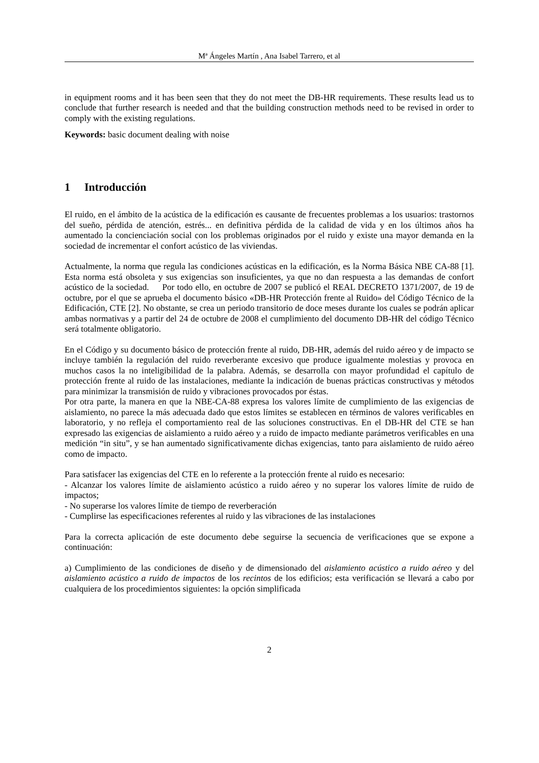Mª Ángeles Martín , Ana Isabel Tarrero, et al
in equipment rooms and it has been seen that they do not meet the DB-HR requirements. These results lead us to conclude that further research is needed and that the building construction methods need to be revised in order to comply with the existing regulations.
Keywords: basic document dealing with noise
1 Introducción
El ruido, en el ámbito de la acústica de la edificación es causante de frecuentes problemas a los usuarios: trastornos del sueño, pérdida de atención, estrés... en definitiva pérdida de la calidad de vida y en los últimos años ha aumentado la concienciación social con los problemas originados por el ruido y existe una mayor demanda en la sociedad de incrementar el confort acústico de las viviendas.
Actualmente, la norma que regula las condiciones acústicas en la edificación, es la Norma Básica NBE CA-88 [1]. Esta norma está obsoleta y sus exigencias son insuficientes, ya que no dan respuesta a las demandas de confort acústico de la sociedad. Por todo ello, en octubre de 2007 se publicó el REAL DECRETO 1371/2007, de 19 de octubre, por el que se aprueba el documento básico «DB-HR Protección frente al Ruido» del Código Técnico de la Edificación, CTE [2]. No obstante, se crea un periodo transitorio de doce meses durante los cuales se podrán aplicar ambas normativas y a partir del 24 de octubre de 2008 el cumplimiento del documento DB-HR del código Técnico será totalmente obligatorio.
En el Código y su documento básico de protección frente al ruido, DB-HR, además del ruido aéreo y de impacto se incluye también la regulación del ruido reverberante excesivo que produce igualmente molestias y provoca en muchos casos la no inteligibilidad de la palabra. Además, se desarrolla con mayor profundidad el capítulo de protección frente al ruido de las instalaciones, mediante la indicación de buenas prácticas constructivas y métodos para minimizar la transmisión de ruido y vibraciones provocados por éstas.
Por otra parte, la manera en que la NBE-CA-88 expresa los valores límite de cumplimiento de las exigencias de aislamiento, no parece la más adecuada dado que estos límites se establecen en términos de valores verificables en laboratorio, y no refleja el comportamiento real de las soluciones constructivas. En el DB-HR del CTE se han expresado las exigencias de aislamiento a ruido aéreo y a ruido de impacto mediante parámetros verificables en una medición “in situ”, y se han aumentado significativamente dichas exigencias, tanto para aislamiento de ruido aéreo como de impacto.
Para satisfacer las exigencias del CTE en lo referente a la protección frente al ruido es necesario:
- Alcanzar los valores límite de aislamiento acústico a ruido aéreo y no superar los valores límite de ruido de impactos;
- No superarse los valores límite de tiempo de reverberación
- Cumplirse las especificaciones referentes al ruido y las vibraciones de las instalaciones
Para la correcta aplicación de este documento debe seguirse la secuencia de verificaciones que se expone a continuación:
a) Cumplimiento de las condiciones de diseño y de dimensionado del aislamiento acústico a ruido aéreo y del aislamiento acústico a ruido de impactos de los recintos de los edificios; esta verificación se llevará a cabo por cualquiera de los procedimientos siguientes: la opción simplificada
2